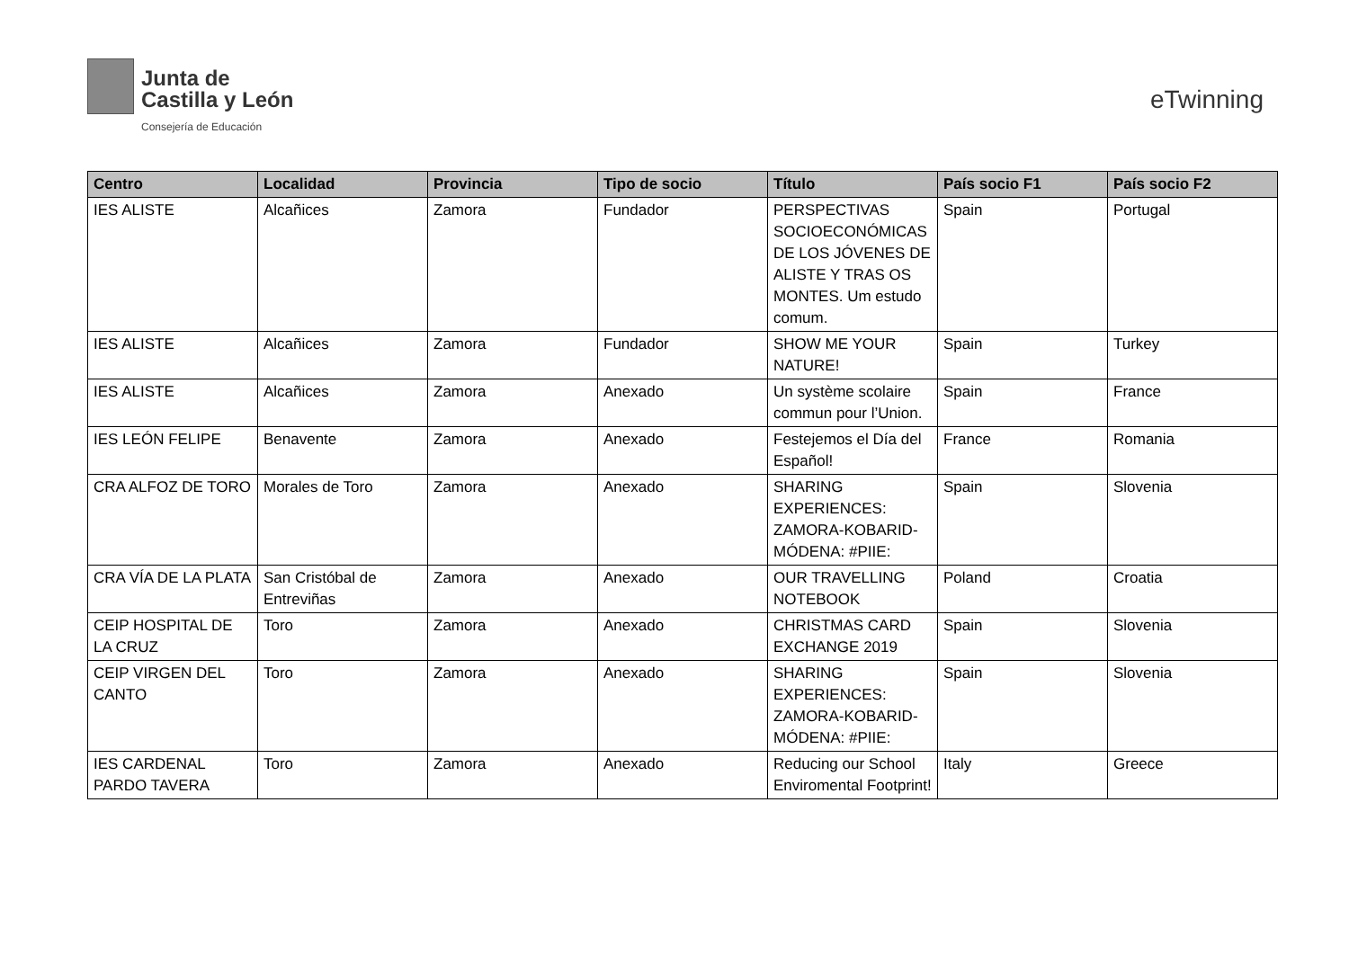Junta de
Castilla y León
Consejería de Educación
eTwinning
| Centro | Localidad | Provincia | Tipo de socio | Título | País socio F1 | País socio F2 |
| --- | --- | --- | --- | --- | --- | --- |
| IES ALISTE | Alcañices | Zamora | Fundador | PERSPECTIVAS SOCIOECONÓMICAS DE LOS JÓVENES DE ALISTE Y TRAS OS MONTES. Um estudo comum. | Spain | Portugal |
| IES ALISTE | Alcañices | Zamora | Fundador | SHOW ME YOUR NATURE! | Spain | Turkey |
| IES ALISTE | Alcañices | Zamora | Anexado | Un système scolaire commun pour l’Union. | Spain | France |
| IES LEÓN FELIPE | Benavente | Zamora | Anexado | Festejemos el Día del Español! | France | Romania |
| CRA ALFOZ DE TORO | Morales de Toro | Zamora | Anexado | SHARING EXPERIENCES: ZAMORA-KOBARID-MÓDENA: #PIIE: | Spain | Slovenia |
| CRA VÍA DE LA PLATA | San Cristóbal de Entreviñas | Zamora | Anexado | OUR TRAVELLING NOTEBOOK | Poland | Croatia |
| CEIP HOSPITAL DE LA CRUZ | Toro | Zamora | Anexado | CHRISTMAS CARD EXCHANGE 2019 | Spain | Slovenia |
| CEIP VIRGEN DEL CANTO | Toro | Zamora | Anexado | SHARING EXPERIENCES: ZAMORA-KOBARID-MÓDENA: #PIIE: | Spain | Slovenia |
| IES CARDENAL PARDO TAVERA | Toro | Zamora | Anexado | Reducing our School Enviromental Footprint! | Italy | Greece |